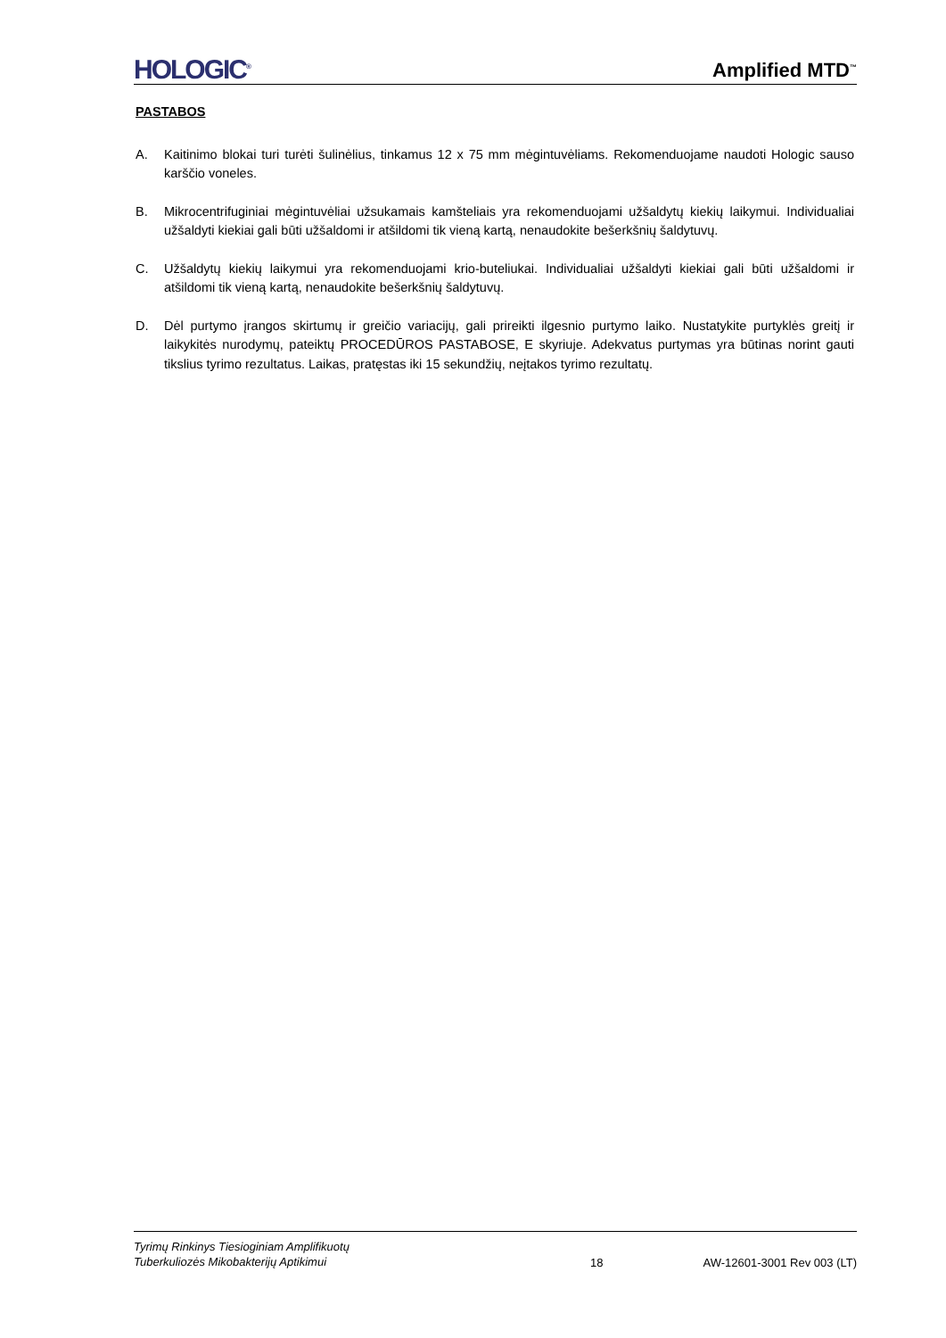HOLOGIC<sup>®</sup>
Amplified MTD<sup>™</sup>
PASTABOS
A. Kaitinimo blokai turi turėti šulinėlius, tinkamus 12 x 75 mm mėgintuvėliams. Rekomenduojame naudoti Hologic sauso karščio voneles.
B. Mikrocentrifuginiai mėgintuvėliai užsukamais kamšteliais yra rekomenduojami užšaldytų kiekių laikymui. Individualiai užšaldyti kiekiai gali būti užšaldomi ir atšildomi tik vieną kartą, nenaudokite bešerkšnių šaldytuvų.
C. Užšaldytų kiekių laikymui yra rekomenduojami krio-buteliukai. Individualiai užšaldyti kiekiai gali būti užšaldomi ir atšildomi tik vieną kartą, nenaudokite bešerkšnių šaldytuvų.
D. Dėl purtymo įrangos skirtumų ir greičio variacijų, gali prireikti ilgesnio purtymo laiko. Nustatykite purtyklės greitį ir laikykitės nurodymų, pateiktų PROCEDŪROS PASTABOSE, E skyriuje. Adekvatus purtymas yra būtinas norint gauti tikslius tyrimo rezultatus. Laikas, pratęstas iki 15 sekundžių, neįtakos tyrimo rezultatų.
Tyrimų Rinkinys Tiesioginiam Amplifikuotų
Tuberkuliozės Mikobakterijų Aptikimui
18
AW-12601-3001 Rev 003 (LT)